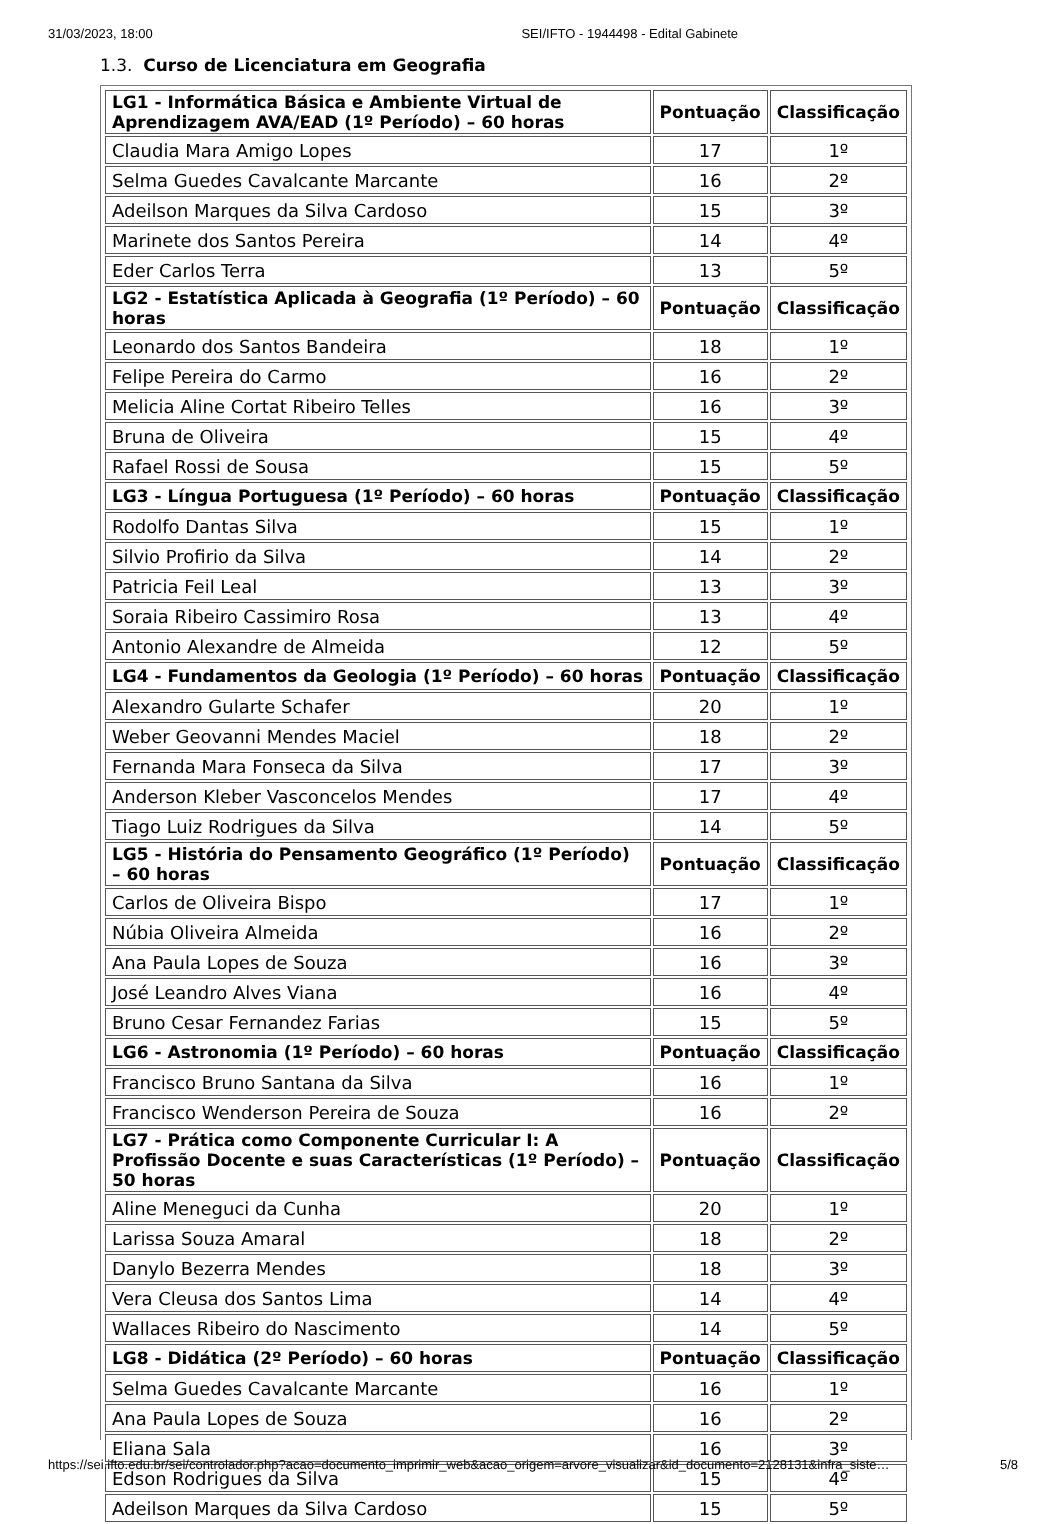31/03/2023, 18:00 SEI/IFTO - 1944498 - Edital Gabinete
1.3. Curso de Licenciatura em Geografia
| LG1 - Informática Básica e Ambiente Virtual de Aprendizagem AVA/EAD (1º Período) – 60 horas | Pontuação | Classificação |
| --- | --- | --- |
| Claudia Mara Amigo Lopes | 17 | 1º |
| Selma Guedes Cavalcante Marcante | 16 | 2º |
| Adeilson Marques da Silva Cardoso | 15 | 3º |
| Marinete dos Santos Pereira | 14 | 4º |
| Eder Carlos Terra | 13 | 5º |
| LG2 - Estatística Aplicada à Geografia (1º Período) – 60 horas | Pontuação | Classificação |
| Leonardo dos Santos Bandeira | 18 | 1º |
| Felipe Pereira do Carmo | 16 | 2º |
| Melicia Aline Cortat Ribeiro Telles | 16 | 3º |
| Bruna de Oliveira | 15 | 4º |
| Rafael Rossi de Sousa | 15 | 5º |
| LG3 - Língua Portuguesa (1º Período) – 60 horas | Pontuação | Classificação |
| Rodolfo Dantas Silva | 15 | 1º |
| Silvio Profirio da Silva | 14 | 2º |
| Patricia Feil Leal | 13 | 3º |
| Soraia Ribeiro Cassimiro Rosa | 13 | 4º |
| Antonio Alexandre de Almeida | 12 | 5º |
| LG4 - Fundamentos da Geologia (1º Período) – 60 horas | Pontuação | Classificação |
| Alexandro Gularte Schafer | 20 | 1º |
| Weber Geovanni Mendes Maciel | 18 | 2º |
| Fernanda Mara Fonseca da Silva | 17 | 3º |
| Anderson Kleber Vasconcelos Mendes | 17 | 4º |
| Tiago Luiz Rodrigues da Silva | 14 | 5º |
| LG5 - História do Pensamento Geográfico (1º Período) – 60 horas | Pontuação | Classificação |
| Carlos de Oliveira Bispo | 17 | 1º |
| Núbia Oliveira Almeida | 16 | 2º |
| Ana Paula Lopes de Souza | 16 | 3º |
| José Leandro Alves Viana | 16 | 4º |
| Bruno Cesar Fernandez Farias | 15 | 5º |
| LG6 - Astronomia (1º Período) – 60 horas | Pontuação | Classificação |
| Francisco Bruno Santana da Silva | 16 | 1º |
| Francisco Wenderson Pereira de Souza | 16 | 2º |
| LG7 - Prática como Componente Curricular I: A Profissão Docente e suas Características (1º Período) – 50 horas | Pontuação | Classificação |
| Aline Meneguci da Cunha | 20 | 1º |
| Larissa Souza Amaral | 18 | 2º |
| Danylo Bezerra Mendes | 18 | 3º |
| Vera Cleusa dos Santos Lima | 14 | 4º |
| Wallaces Ribeiro do Nascimento | 14 | 5º |
| LG8 - Didática (2º Período) – 60 horas | Pontuação | Classificação |
| Selma Guedes Cavalcante Marcante | 16 | 1º |
| Ana Paula Lopes de Souza | 16 | 2º |
| Eliana Sala | 16 | 3º |
| Edson Rodrigues da Silva | 15 | 4º |
| Adeilson Marques da Silva Cardoso | 15 | 5º |
https://sei.ifto.edu.br/sei/controlador.php?acao=documento_imprimir_web&acao_origem=arvore_visualizar&id_documento=2128131&infra_siste… 5/8